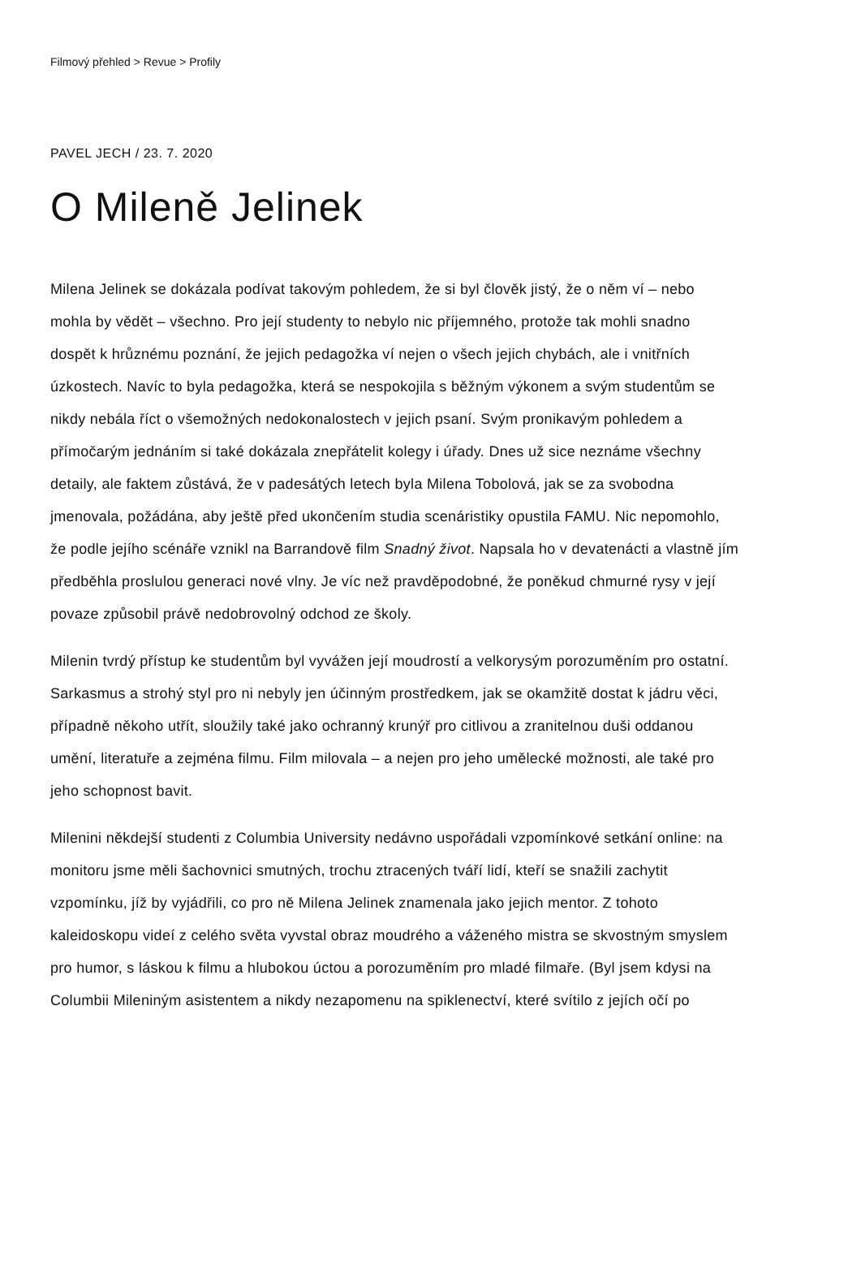Filmový přehled > Revue > Profily
PAVEL JECH / 23. 7. 2020
O Mileně Jelinek
Milena Jelinek se dokázala podívat takovým pohledem, že si byl člověk jistý, že o něm ví – nebo mohla by vědět – všechno. Pro její studenty to nebylo nic příjemného, protože tak mohli snadno dospět k hrůznému poznání, že jejich pedagožka ví nejen o všech jejich chybách, ale i vnitřních úzkostech. Navíc to byla pedagožka, která se nespokojila s běžným výkonem a svým studentům se nikdy nebála říct o všemožných nedokonalostech v jejich psaní. Svým pronikavým pohledem a přímočarým jednáním si také dokázala znepřátelit kolegy i úřady. Dnes už sice neznáme všechny detaily, ale faktem zůstává, že v padesátých letech byla Milena Tobolová, jak se za svobodna jmenovala, požádána, aby ještě před ukončením studia scenáristiky opustila FAMU. Nic nepomohlo, že podle jejího scénáře vznikl na Barrandově film Snadný život. Napsala ho v devatenácti a vlastně jím předběhla proslulou generaci nové vlny. Je víc než pravděpodobné, že poněkud chmurné rysy v její povaze způsobil právě nedobrovolný odchod ze školy.
Milenin tvrdý přístup ke studentům byl vyvážen její moudrostí a velkorysým porozuměním pro ostatní. Sarkasmus a strohý styl pro ni nebyly jen účinným prostředkem, jak se okamžitě dostat k jádru věci, případně někoho utřít, sloužily také jako ochranný krunýř pro citlivou a zranitelnou duši oddanou umění, literatuře a zejména filmu. Film milovala – a nejen pro jeho umělecké možnosti, ale také pro jeho schopnost bavit.
Milenini někdejší studenti z Columbia University nedávno uspořádali vzpomínkové setkání online: na monitoru jsme měli šachovnici smutných, trochu ztracených tváří lidí, kteří se snažili zachytit vzpomínku, jíž by vyjádřili, co pro ně Milena Jelinek znamenala jako jejich mentor. Z tohoto kaleidoskopu videí z celého světa vyvstal obraz moudrého a váženého mistra se skvostným smyslem pro humor, s láskou k filmu a hlubokou úctou a porozuměním pro mladé filmaře. (Byl jsem kdysi na Columbii Mileniným asistentem a nikdy nezapomenu na spiklenectví, které svítilo z jejích očí po